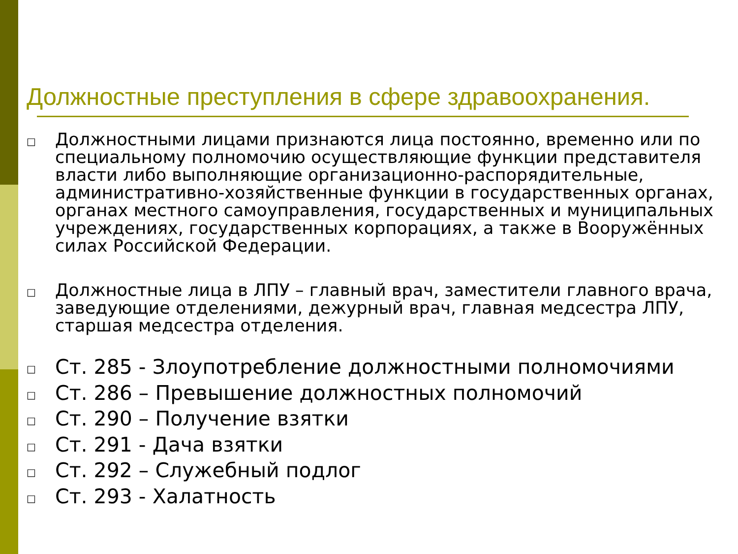Должностные преступления в сфере здравоохранения.
□ Должностными лицами признаются лица постоянно, временно или по специальному полномочию осуществляющие функции представителя власти либо выполняющие организационно-распорядительные, административно-хозяйственные функции в государственных органах, органах местного самоуправления, государственных и муниципальных учреждениях, государственных корпорациях, а также в Вооружённых силах Российской Федерации.
□ Должностные лица в ЛПУ – главный врач, заместители главного врача, заведующие отделениями, дежурный врач, главная медсестра ЛПУ, старшая медсестра отделения.
□ Ст. 285 - Злоупотребление должностными полномочиями
□ Ст. 286 – Превышение должностных полномочий
□ Ст. 290 – Получение взятки
□ Ст. 291 - Дача взятки
□ Ст. 292 – Служебный подлог
□ Ст. 293 - Халатность